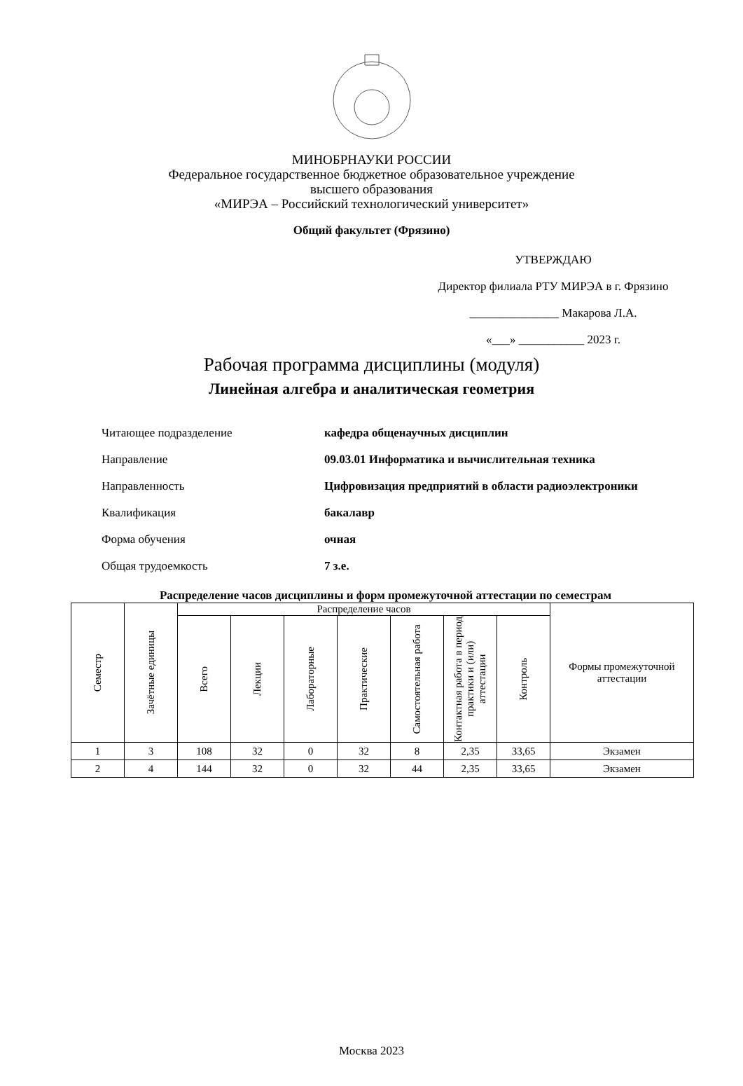МИНОБРНАУКИ РОССИИ
Федеральное государственное бюджетное образовательное учреждение
высшего образования
«МИРЭА – Российский технологический университет»
Общий факультет (Фрязино)
УТВЕРЖДАЮ
Директор филиала РТУ МИРЭА в г. Фрязино
_______________ Макарова Л.А.
«___» ___________ 2023 г.
Рабочая программа дисциплины (модуля)
Линейная алгебра и аналитическая геометрия
Читающее подразделение кафедра общенаучных дисциплин
Направление 09.03.01 Информатика и вычислительная техника
Направленность Цифровизация предприятий в области радиоэлектроники
Квалификация бакалавр
Форма обучения очная
Общая трудоемкость 7 з.е.
Распределение часов дисциплины и форм промежуточной аттестации по семестрам
| Семестр | Зачётные единицы | Распределение часов | | | | | | | Формы промежуточной аттестации |
| --- | --- | --- | --- | --- | --- | --- | --- | --- | --- |
| | | Всего | Лекции | Лабораторные | Практические | Самостоятельная работа | Контактная работа в период практики и (или) аттестации | Контроль | |
| 1 | 3 | 108 | 32 | 0 | 32 | 8 | 2,35 | 33,65 | Экзамен |
| 2 | 4 | 144 | 32 | 0 | 32 | 44 | 2,35 | 33,65 | Экзамен |
Москва 2023